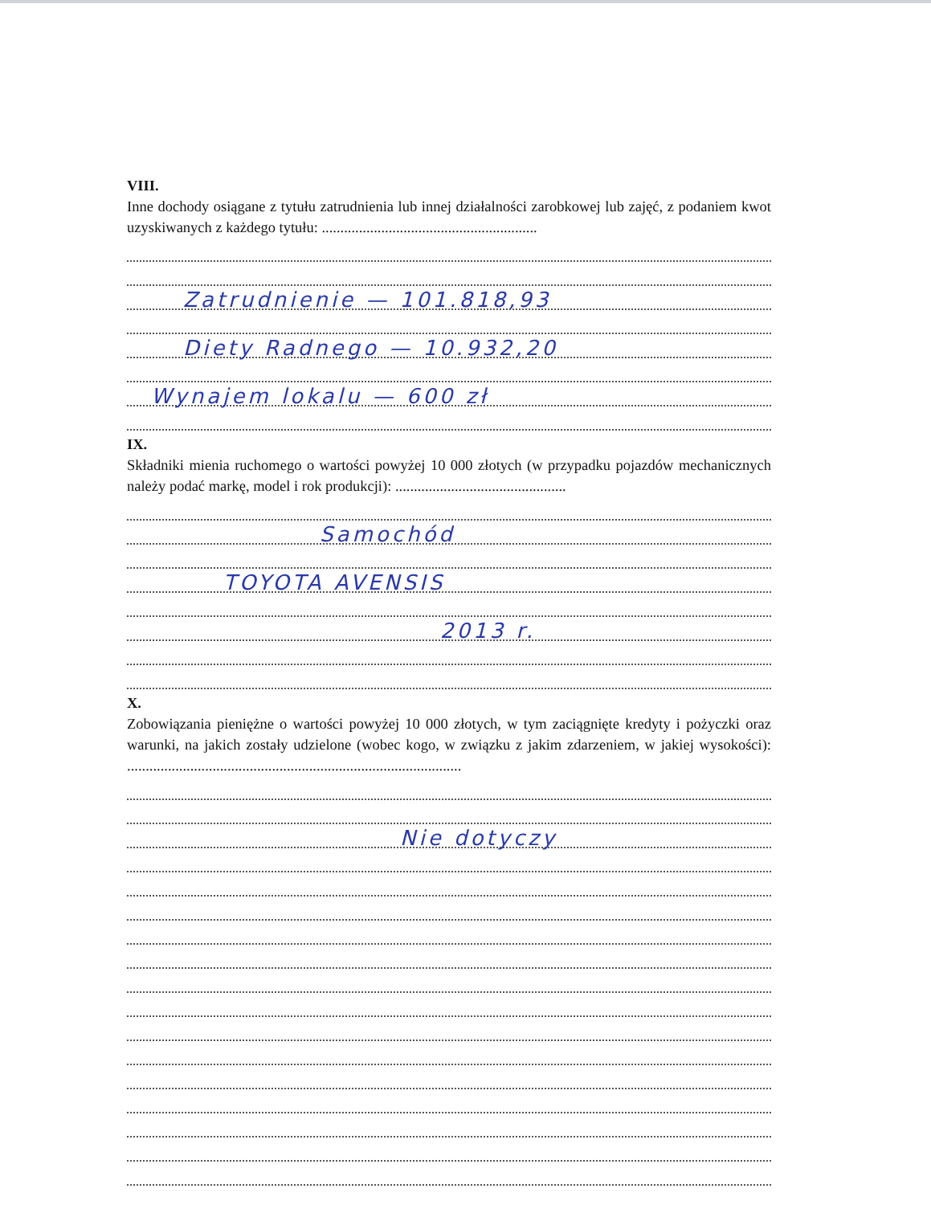VIII.
Inne dochody osiągane z tytułu zatrudnienia lub innej działalności zarobkowej lub zajęć, z podaniem kwot uzyskiwanych z każdego tytułu: ..........................................................
Zatrudnienie — 101.818,93
Diety Radnego — 10.932,20
Wynajem lokalu — 600 zł
IX.
Składniki mienia ruchomego o wartości powyżej 10 000 złotych (w przypadku pojazdów mechanicznych należy podać markę, model i rok produkcji): ..............................................
Samochód
TOYOTA AVENSIS
2013 r.
X.
Zobowiązania pieniężne o wartości powyżej 10 000 złotych, w tym zaciągnięte kredyty i pożyczki oraz warunki, na jakich zostały udzielone (wobec kogo, w związku z jakim zdarzeniem, w jakiej wysokości): ..........................................................................................
Nie dotyczy